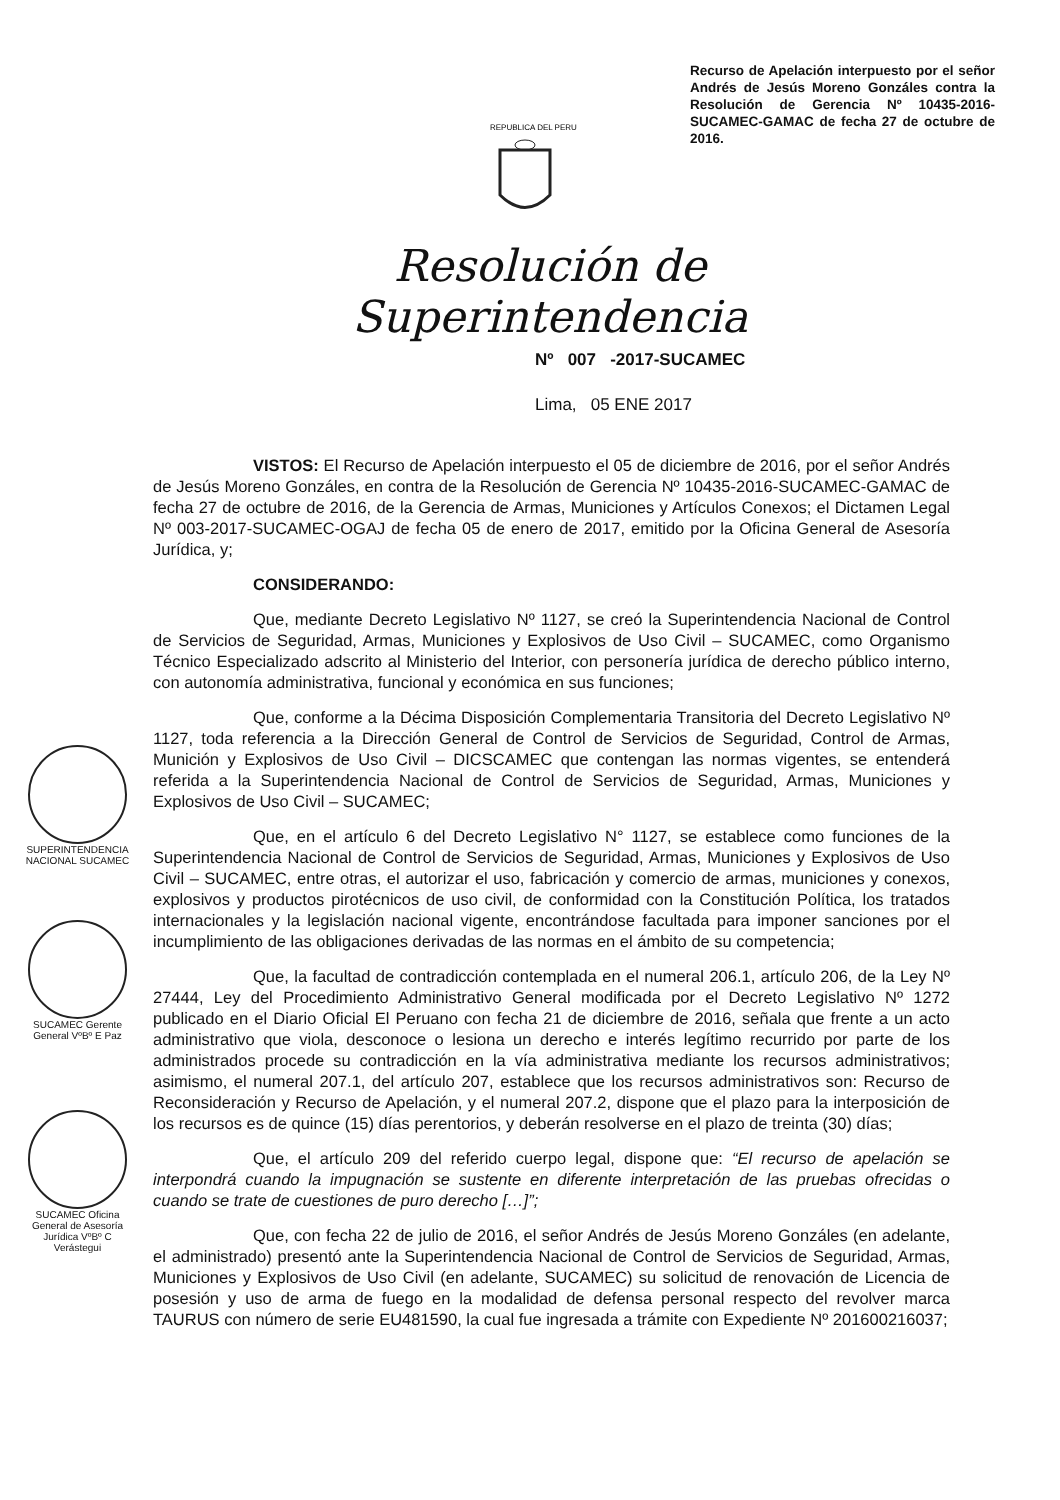Recurso de Apelación interpuesto por el señor Andrés de Jesús Moreno Gonzáles contra la Resolución de Gerencia Nº 10435-2016-SUCAMEC-GAMAC de fecha 27 de octubre de 2016.
REPUBLICA DEL PERU
Resolución de Superintendencia
Nº 007 -2017-SUCAMEC
Lima, 05 ENE 2017
SUPERINTENDENCIA NACIONAL SUCAMEC
SUCAMEC Gerente General VºBº E Paz
SUCAMEC Oficina General de Asesoría Jurídica VºBº C Verástegui
VISTOS: El Recurso de Apelación interpuesto el 05 de diciembre de 2016, por el señor Andrés de Jesús Moreno Gonzáles, en contra de la Resolución de Gerencia Nº 10435-2016-SUCAMEC-GAMAC de fecha 27 de octubre de 2016, de la Gerencia de Armas, Municiones y Artículos Conexos; el Dictamen Legal Nº 003-2017-SUCAMEC-OGAJ de fecha 05 de enero de 2017, emitido por la Oficina General de Asesoría Jurídica, y;
CONSIDERANDO:
Que, mediante Decreto Legislativo Nº 1127, se creó la Superintendencia Nacional de Control de Servicios de Seguridad, Armas, Municiones y Explosivos de Uso Civil – SUCAMEC, como Organismo Técnico Especializado adscrito al Ministerio del Interior, con personería jurídica de derecho público interno, con autonomía administrativa, funcional y económica en sus funciones;
Que, conforme a la Décima Disposición Complementaria Transitoria del Decreto Legislativo Nº 1127, toda referencia a la Dirección General de Control de Servicios de Seguridad, Control de Armas, Munición y Explosivos de Uso Civil – DICSCAMEC que contengan las normas vigentes, se entenderá referida a la Superintendencia Nacional de Control de Servicios de Seguridad, Armas, Municiones y Explosivos de Uso Civil – SUCAMEC;
Que, en el artículo 6 del Decreto Legislativo N° 1127, se establece como funciones de la Superintendencia Nacional de Control de Servicios de Seguridad, Armas, Municiones y Explosivos de Uso Civil – SUCAMEC, entre otras, el autorizar el uso, fabricación y comercio de armas, municiones y conexos, explosivos y productos pirotécnicos de uso civil, de conformidad con la Constitución Política, los tratados internacionales y la legislación nacional vigente, encontrándose facultada para imponer sanciones por el incumplimiento de las obligaciones derivadas de las normas en el ámbito de su competencia;
Que, la facultad de contradicción contemplada en el numeral 206.1, artículo 206, de la Ley Nº 27444, Ley del Procedimiento Administrativo General modificada por el Decreto Legislativo Nº 1272 publicado en el Diario Oficial El Peruano con fecha 21 de diciembre de 2016, señala que frente a un acto administrativo que viola, desconoce o lesiona un derecho e interés legítimo recurrido por parte de los administrados procede su contradicción en la vía administrativa mediante los recursos administrativos; asimismo, el numeral 207.1, del artículo 207, establece que los recursos administrativos son: Recurso de Reconsideración y Recurso de Apelación, y el numeral 207.2, dispone que el plazo para la interposición de los recursos es de quince (15) días perentorios, y deberán resolverse en el plazo de treinta (30) días;
Que, el artículo 209 del referido cuerpo legal, dispone que: “El recurso de apelación se interpondrá cuando la impugnación se sustente en diferente interpretación de las pruebas ofrecidas o cuando se trate de cuestiones de puro derecho […]”;
Que, con fecha 22 de julio de 2016, el señor Andrés de Jesús Moreno Gonzáles (en adelante, el administrado) presentó ante la Superintendencia Nacional de Control de Servicios de Seguridad, Armas, Municiones y Explosivos de Uso Civil (en adelante, SUCAMEC) su solicitud de renovación de Licencia de posesión y uso de arma de fuego en la modalidad de defensa personal respecto del revolver marca TAURUS con número de serie EU481590, la cual fue ingresada a trámite con Expediente Nº 201600216037;